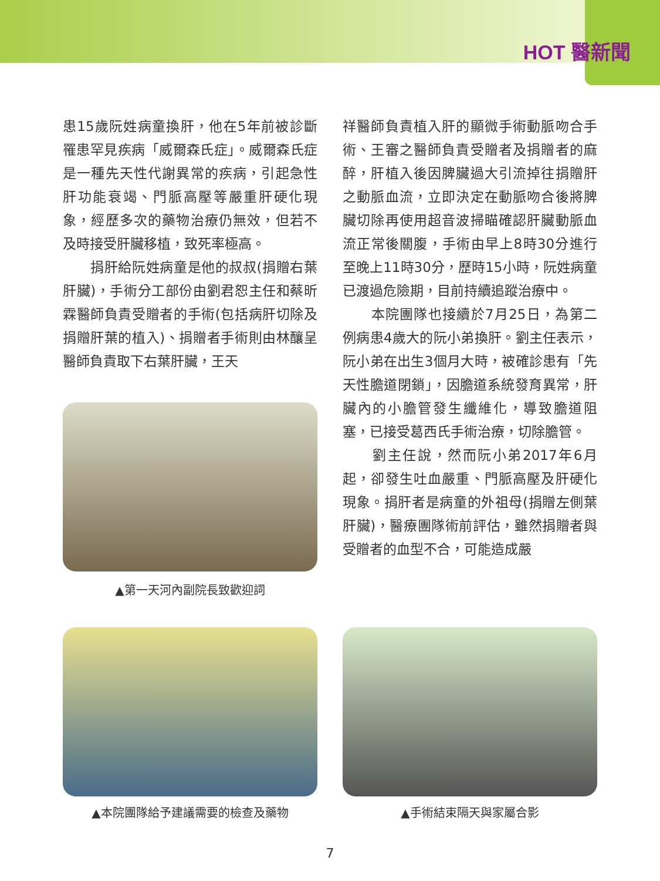HOT 醫新聞
患15歲阮姓病童換肝，他在5年前被診斷罹患罕見疾病「威爾森氏症」。威爾森氏症是一種先天性代謝異常的疾病，引起急性肝功能衰竭、門脈高壓等嚴重肝硬化現象，經歷多次的藥物治療仍無效，但若不及時接受肝臟移植，致死率極高。
　　捐肝給阮姓病童是他的叔叔(捐贈右葉肝臟)，手術分工部份由劉君恕主任和蔡昕霖醫師負責受贈者的手術(包括病肝切除及捐贈肝葉的植入)、捐贈者手術則由林釀呈醫師負責取下右葉肝臟，王天
▲第一天河內副院長致歡迎詞
祥醫師負責植入肝的顯微手術動脈吻合手術、王審之醫師負責受贈者及捐贈者的麻醉，肝植入後因脾臟過大引流掉往捐贈肝之動脈血流，立即決定在動脈吻合後將脾臟切除再使用超音波掃瞄確認肝臟動脈血流正常後關腹，手術由早上8時30分進行至晚上11時30分，歷時15小時，阮姓病童已渡過危險期，目前持續追蹤治療中。
　　本院團隊也接續於7月25日，為第二例病患4歲大的阮小弟換肝。劉主任表示，阮小弟在出生3個月大時，被確診患有「先天性膽道閉鎖」，因膽道系統發育異常，肝臟內的小膽管發生纖維化，導致膽道阻塞，已接受葛西氏手術治療，切除膽管。
　　劉主任說，然而阮小弟2017年6月起，卻發生吐血嚴重、門脈高壓及肝硬化現象。捐肝者是病童的外祖母(捐贈左側葉肝臟)，醫療團隊術前評估，雖然捐贈者與受贈者的血型不合，可能造成嚴
▲本院團隊給予建議需要的檢查及藥物 ▲手術結束隔天與家屬合影
7